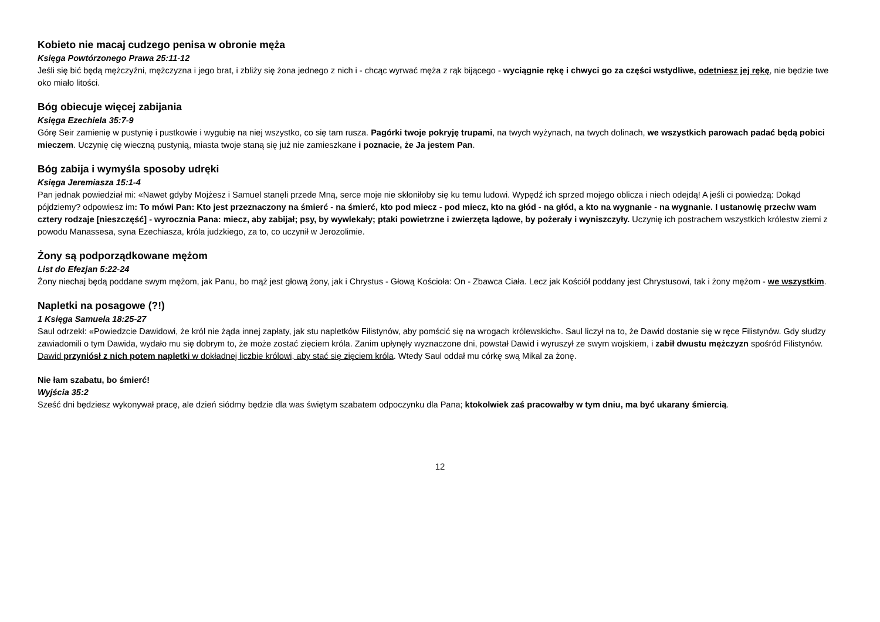Kobieto nie macaj cudzego penisa w obronie męża
Księga Powtórzonego Prawa 25:11-12
Jeśli się bić będą mężczyźni, mężczyzna i jego brat, i zbliży się żona jednego z nich i - chcąc wyrwać męża z rąk bijącego - wyciągnie rękę i chwyci go za części wstydliwe, odetniesz jej rękę, nie będzie twe oko miało litości.
Bóg obiecuje więcej zabijania
Księga Ezechiela 35:7-9
Górę Seir zamienię w pustynię i pustkowie i wygubię na niej wszystko, co się tam rusza. Pagórki twoje pokryję trupami, na twych wyżynach, na twych dolinach, we wszystkich parowach padać będą pobici mieczem. Uczynię cię wieczną pustynią, miasta twoje staną się już nie zamieszkane i poznacie, że Ja jestem Pan.
Bóg zabija i wymyśla sposoby udręki
Księga Jeremiasza 15:1-4
Pan jednak powiedział mi: «Nawet gdyby Mojżesz i Samuel stanęli przede Mną, serce moje nie skłoniłoby się ku temu ludowi. Wypędź ich sprzed mojego oblicza i niech odejdą! A jeśli ci powiedzą: Dokąd pójdziemy? odpowiesz im: To mówi Pan: Kto jest przeznaczony na śmierć - na śmierć, kto pod miecz - pod miecz, kto na głód - na głód, a kto na wygnanie - na wygnanie. I ustanowię przeciw wam cztery rodzaje [nieszczęść] - wyrocznia Pana: miecz, aby zabijał; psy, by wywlekały; ptaki powietrzne i zwierzęta lądowe, by pożerały i wyniszczyły. Uczynię ich postrachem wszystkich królestw ziemi z powodu Manassesa, syna Ezechiasza, króla judzkiego, za to, co uczynił w Jerozolimie.
Żony są podporządkowane mężom
List do Efezjan 5:22-24
Żony niechaj będą poddane swym mężom, jak Panu, bo mąż jest głową żony, jak i Chrystus - Głową Kościoła: On - Zbawca Ciała. Lecz jak Kościół poddany jest Chrystusowi, tak i żony mężom - we wszystkim.
Napletki na posagowe (?!)
1 Księga Samuela 18:25-27
Saul odrzekł: «Powiedzcie Dawidowi, że król nie żąda innej zapłaty, jak stu napletków Filistynów, aby pomścić się na wrogach królewskich». Saul liczył na to, że Dawid dostanie się w ręce Filistynów. Gdy słudzy zawiadomili o tym Dawida, wydało mu się dobrym to, że może zostać zięciem króla. Zanim upłynęły wyznaczone dni, powstał Dawid i wyruszył ze swym wojskiem, i zabił dwustu mężczyzn spośród Filistynów. Dawid przyniósł z nich potem napletki w dokładnej liczbie królowi, aby stać się zięciem króla. Wtedy Saul oddał mu córkę swą Mikal za żonę.
Nie łam szabatu, bo śmierć!
Wyjścia 35:2
Sześć dni będziesz wykonywał pracę, ale dzień siódmy będzie dla was świętym szabatem odpoczynku dla Pana; ktokolwiek zaś pracowałby w tym dniu, ma być ukarany śmiercią.
12